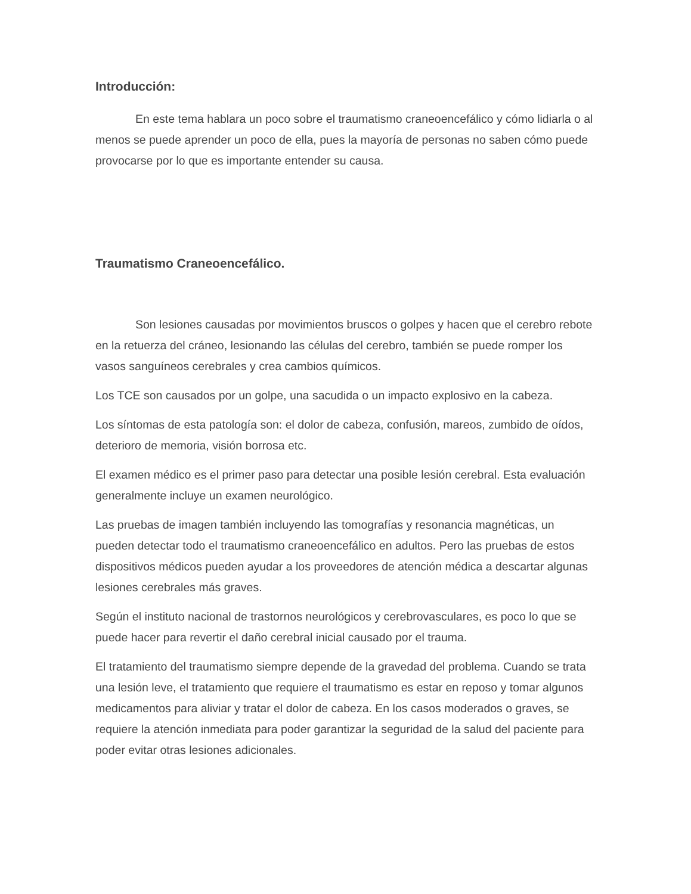Introducción:
En este tema hablara un poco sobre el traumatismo craneoencefálico y cómo lidiarla o al menos se puede aprender un poco de ella, pues la mayoría de personas no saben cómo puede provocarse por lo que es importante entender su causa.
Traumatismo Craneoencefálico.
Son lesiones causadas por movimientos bruscos o golpes y hacen que el cerebro rebote en la retuerza del cráneo, lesionando las células del cerebro, también se puede romper los vasos sanguíneos cerebrales y crea cambios químicos.
Los TCE son causados por un golpe, una sacudida o un impacto explosivo en la cabeza.
Los síntomas de esta patología son: el dolor de cabeza, confusión, mareos, zumbido de oídos, deterioro de memoria, visión borrosa etc.
El examen médico es el primer paso para detectar una posible lesión cerebral. Esta evaluación generalmente incluye un examen neurológico.
Las pruebas de imagen también incluyendo las tomografías y resonancia magnéticas, un pueden detectar todo el traumatismo craneoencefálico en adultos. Pero las pruebas de estos dispositivos médicos pueden ayudar a los proveedores de atención médica a descartar algunas lesiones cerebrales más graves.
Según el instituto nacional de trastornos neurológicos y cerebrovasculares, es poco lo que se puede hacer para revertir el daño cerebral inicial causado por el trauma.
El tratamiento del traumatismo siempre depende de la gravedad del problema. Cuando se trata una lesión leve, el tratamiento que requiere el traumatismo es estar en reposo y tomar algunos medicamentos para aliviar y tratar el dolor de cabeza. En los casos moderados o graves, se requiere la atención inmediata para poder garantizar la seguridad de la salud del paciente para poder evitar otras lesiones adicionales.